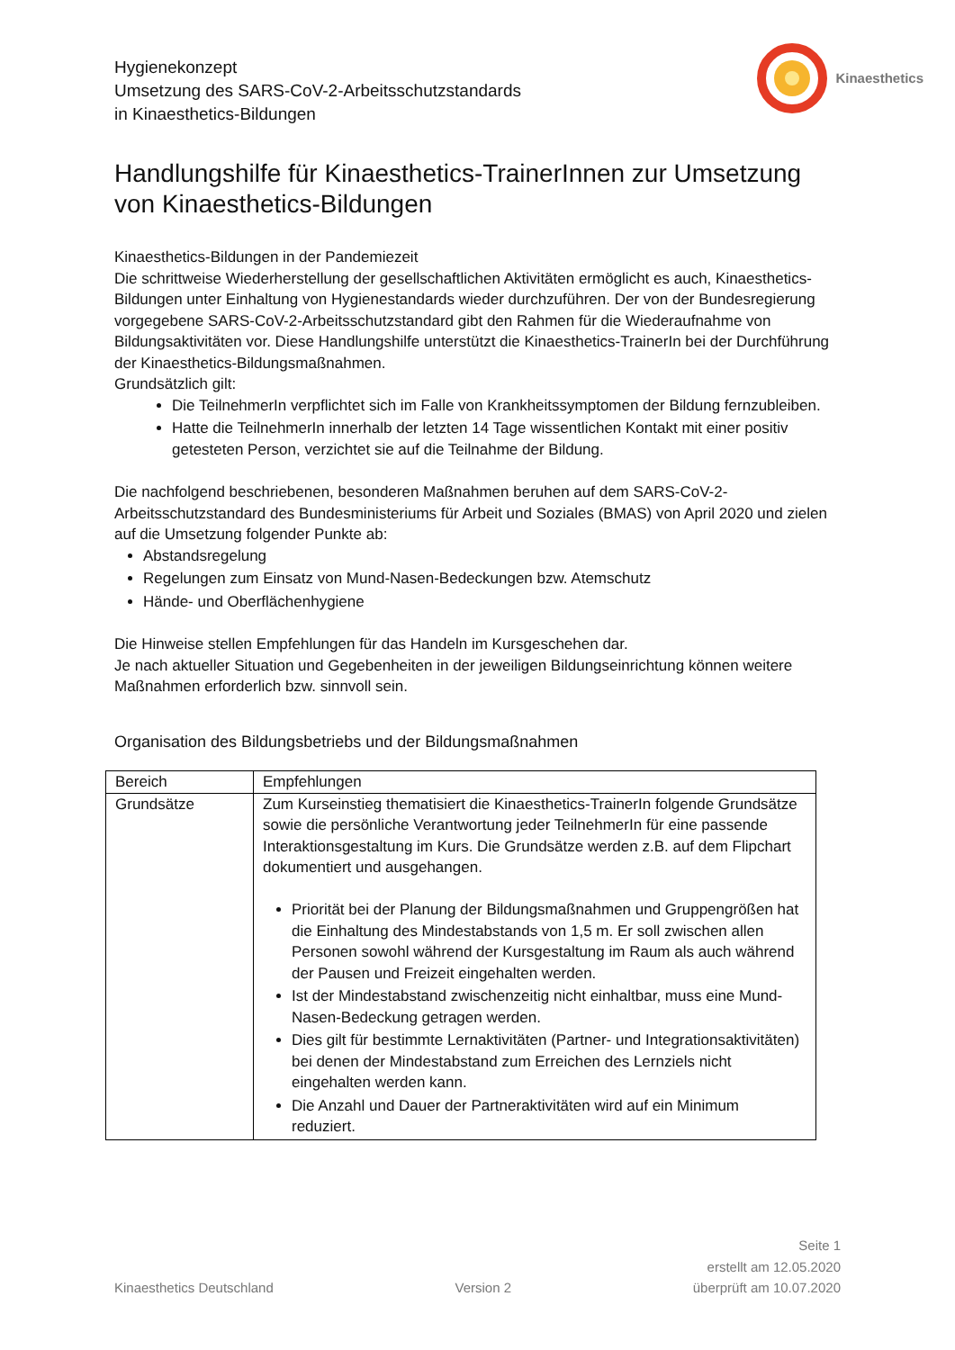Hygienekonzept
Umsetzung des SARS-CoV-2-Arbeitsschutzstandards
in Kinaesthetics-Bildungen
Kinaesthetics
Handlungshilfe für Kinaesthetics-TrainerInnen zur Umsetzung von Kinaesthetics-Bildungen
Kinaesthetics-Bildungen in der Pandemiezeit
Die schrittweise Wiederherstellung der gesellschaftlichen Aktivitäten ermöglicht es auch, Kinaesthetics-Bildungen unter Einhaltung von Hygienestandards wieder durchzuführen. Der von der Bundesregierung vorgegebene SARS-CoV-2-Arbeitsschutzstandard gibt den Rahmen für die Wiederaufnahme von Bildungsaktivitäten vor. Diese Handlungshilfe unterstützt die Kinaesthetics-TrainerIn bei der Durchführung der Kinaesthetics-Bildungsmaßnahmen.
Grundsätzlich gilt:
Die TeilnehmerIn verpflichtet sich im Falle von Krankheitssymptomen der Bildung fernzubleiben.
Hatte die TeilnehmerIn innerhalb der letzten 14 Tage wissentlichen Kontakt mit einer positiv getesteten Person, verzichtet sie auf die Teilnahme der Bildung.
Die nachfolgend beschriebenen, besonderen Maßnahmen beruhen auf dem SARS-CoV-2-Arbeitsschutzstandard des Bundesministeriums für Arbeit und Soziales (BMAS) von April 2020 und zielen auf die Umsetzung folgender Punkte ab:
Abstandsregelung
Regelungen zum Einsatz von Mund-Nasen-Bedeckungen bzw. Atemschutz
Hände- und Oberflächenhygiene
Die Hinweise stellen Empfehlungen für das Handeln im Kursgeschehen dar.
Je nach aktueller Situation und Gegebenheiten in der jeweiligen Bildungseinrichtung können weitere Maßnahmen erforderlich bzw. sinnvoll sein.
Organisation des Bildungsbetriebs und der Bildungsmaßnahmen
| Bereich | Empfehlungen |
| --- | --- |
| Grundsätze | Zum Kurseinstieg thematisiert die Kinaesthetics-TrainerIn folgende Grundsätze sowie die persönliche Verantwortung jeder TeilnehmerIn für eine passende Interaktionsgestaltung im Kurs. Die Grundsätze werden z.B. auf dem Flipchart dokumentiert und ausgehangen. Priorität bei der Planung der Bildungsmaßnahmen und Gruppengrößen hat die Einhaltung des Mindestabstands von 1,5 m. Er soll zwischen allen Personen sowohl während der Kursgestaltung im Raum als auch während der Pausen und Freizeit eingehalten werden. Ist der Mindestabstand zwischenzeitig nicht einhaltbar, muss eine Mund-Nasen-Bedeckung getragen werden. Dies gilt für bestimmte Lernaktivitäten (Partner- und Integrationsaktivitäten) bei denen der Mindestabstand zum Erreichen des Lernziels nicht eingehalten werden kann. Die Anzahl und Dauer der Partneraktivitäten wird auf ein Minimum reduziert. |
Kinaesthetics Deutschland
Version 2
Seite 1
erstellt am 12.05.2020
überprüft am 10.07.2020